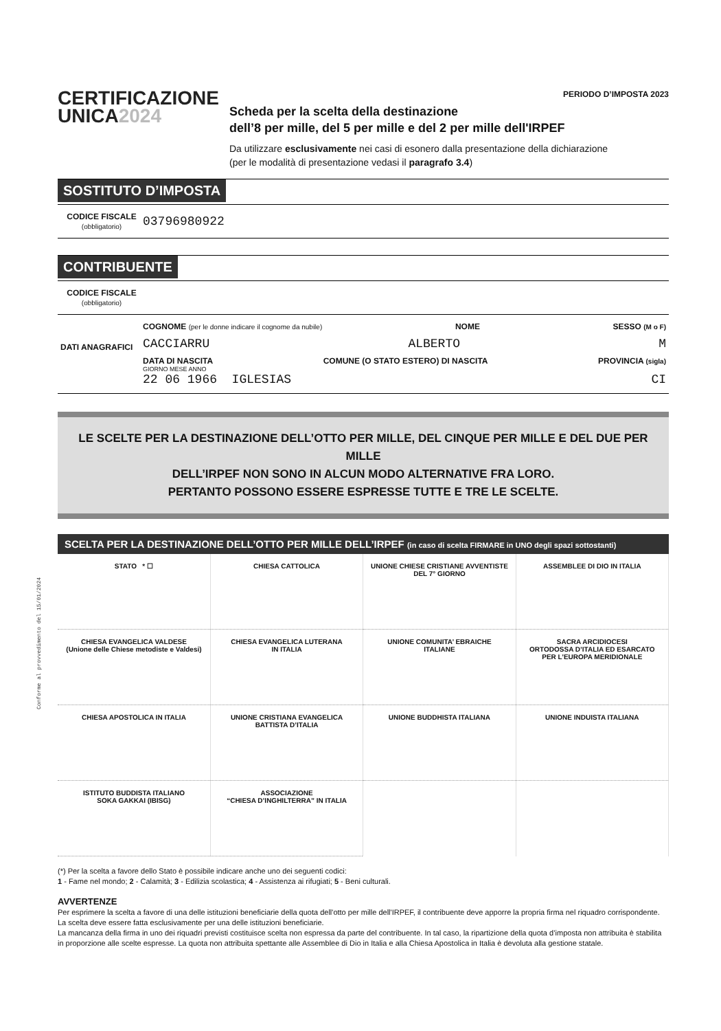Conforme al provvedimento del 15/01/2024
CERTIFICAZIONE
UNICA 2024
PERIODO D’IMPOSTA 2023
Scheda per la scelta della destinazione
dell’8 per mille, del 5 per mille e del 2 per mille dell'IRPEF
Da utilizzare esclusivamente nei casi di esonero dalla presentazione della dichiarazione
(per le modalità di presentazione vedasi il paragrafo 3.4)
SOSTITUTO D’IMPOSTA
CODICE FISCALE
(obbligatorio)
03796980922
CONTRIBUENTE
CODICE FISCALE
(obbligatorio)
DATI ANAGRAFICI
COGNOME (per le donne indicare il cognome da nubile) NOME SESSO (M o F)
CACCIARRU ALBERTO M
DATA DI NASCITA COMUNE (O STATO ESTERO) DI NASCITA PROVINCIA (sigla)
GIORNO MESE ANNO
22 06 1966 IGLESIAS CI
LE SCELTE PER LA DESTINAZIONE DELL’OTTO PER MILLE, DEL CINQUE PER MILLE E DEL DUE PER MILLE
DELL’IRPEF NON SONO IN ALCUN MODO ALTERNATIVE FRA LORO.
PERTANTO POSSONO ESSERE ESPRESSE TUTTE E TRE LE SCELTE.
SCELTA PER LA DESTINAZIONE DELL’OTTO PER MILLE DELL’IRPEF (in caso di scelta FIRMARE in UNO degli spazi sottostanti)
| STATO * ☐ | CHIESA CATTOLICA | UNIONE CHIESE CRISTIANE AVVENTISTE DEL 7° GIORNO | ASSEMBLEE DI DIO IN ITALIA |
| CHIESA EVANGELICA VALDESE (Unione delle Chiese metodiste e Valdesi) | CHIESA EVANGELICA LUTERANA IN ITALIA | UNIONE COMUNITA’ EBRAICHE ITALIANE | SACRA ARCIDIOCESI ORTODOSSA D’ITALIA ED ESARCATO PER L’EUROPA MERIDIONALE |
| CHIESA APOSTOLICA IN ITALIA | UNIONE CRISTIANA EVANGELICA BATTISTA D’ITALIA | UNIONE BUDDHISTA ITALIANA | UNIONE INDUISTA ITALIANA |
| ISTITUTO BUDDISTA ITALIANO SOKA GAKKAI (IBISG) | ASSOCIAZIONE “CHIESA D’INGHILTERRA” IN ITALIA | | |
(*) Per la scelta a favore dello Stato è possibile indicare anche uno dei seguenti codici:
1 - Fame nel mondo; 2 - Calamità; 3 - Edilizia scolastica; 4 - Assistenza ai rifugiati; 5 - Beni culturali.
AVVERTENZE
Per esprimere la scelta a favore di una delle istituzioni beneficiarie della quota dell'otto per mille dell'IRPEF, il contribuente deve apporre la propria firma nel riquadro corrispondente. La scelta deve essere fatta esclusivamente per una delle istituzioni beneficiarie.
La mancanza della firma in uno dei riquadri previsti costituisce scelta non espressa da parte del contribuente. In tal caso, la ripartizione della quota d’imposta non attribuita è stabilita in proporzione alle scelte espresse. La quota non attribuita spettante alle Assemblee di Dio in Italia e alla Chiesa Apostolica in Italia è devoluta alla gestione statale.